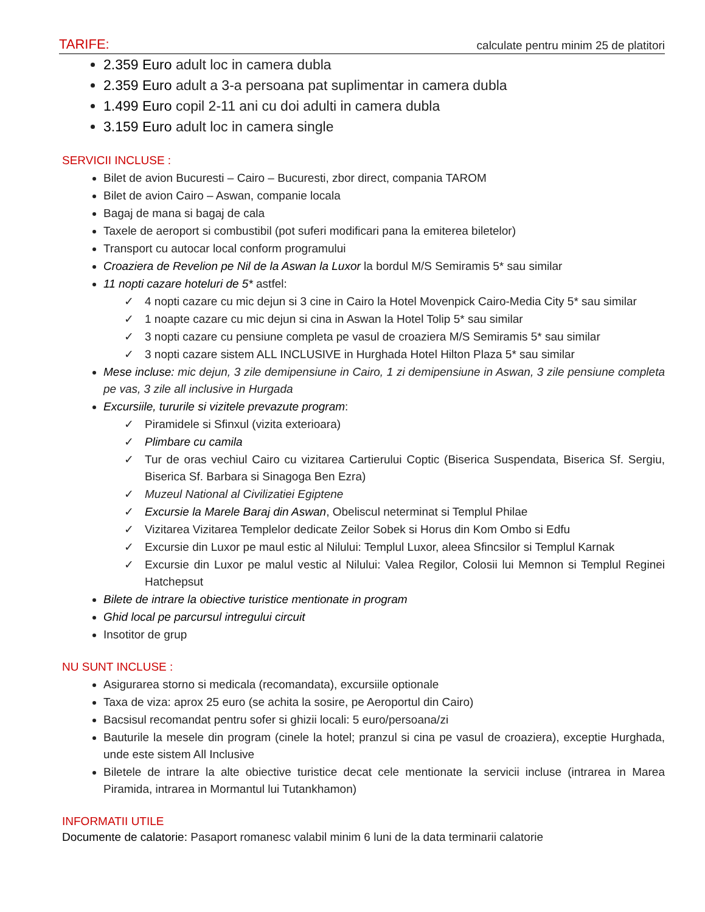TARIFE: calculate pentru minim 25 de platitori
2.359 Euro adult loc in camera dubla
2.359 Euro adult a 3-a persoana pat suplimentar in camera dubla
1.499 Euro copil 2-11 ani cu doi adulti in camera dubla
3.159 Euro adult loc in camera single
SERVICII INCLUSE :
Bilet de avion Bucuresti – Cairo – Bucuresti, zbor direct, compania TAROM
Bilet de avion Cairo – Aswan, companie locala
Bagaj de mana si bagaj de cala
Taxele de aeroport si combustibil (pot suferi modificari pana la emiterea biletelor)
Transport cu autocar local conform programului
Croaziera de Revelion pe Nil de la Aswan la Luxor la bordul M/S Semiramis 5* sau similar
11 nopti cazare hoteluri de 5* astfel:
✓ 4 nopti cazare cu mic dejun si 3 cine in Cairo la Hotel Movenpick Cairo-Media City 5* sau similar
✓ 1 noapte cazare cu mic dejun si cina in Aswan la Hotel Tolip 5* sau similar
✓ 3 nopti cazare cu pensiune completa pe vasul de croaziera M/S Semiramis 5* sau similar
✓ 3 nopti cazare sistem ALL INCLUSIVE in Hurghada Hotel Hilton Plaza 5* sau similar
Mese incluse: mic dejun, 3 zile demipensiune in Cairo, 1 zi demipensiune in Aswan, 3 zile pensiune completa pe vas, 3 zile all inclusive in Hurgada
Excursiile, tururile si vizitele prevazute program:
✓ Piramidele si Sfinxul (vizita exterioara)
✓ Plimbare cu camila
✓ Tur de oras vechiul Cairo cu vizitarea Cartierului Coptic (Biserica Suspendata, Biserica Sf. Sergiu, Biserica Sf. Barbara si Sinagoga Ben Ezra)
✓ Muzeul National al Civilizatiei Egiptene
✓ Excursie la Marele Baraj din Aswan, Obeliscul neterminat si Templul Philae
✓ Vizitarea Vizitarea Templelor dedicate Zeilor Sobek si Horus din Kom Ombo si Edfu
✓ Excursie din Luxor pe maul estic al Nilului: Templul Luxor, aleea Sfincsilor si Templul Karnak
✓ Excursie din Luxor pe malul vestic al Nilului: Valea Regilor, Colosii lui Memnon si Templul Reginei Hatchepsut
Bilete de intrare la obiective turistice mentionate in program
Ghid local pe parcursul intregului circuit
Insotitor de grup
NU SUNT INCLUSE :
Asigurarea storno si medicala (recomandata), excursiile optionale
Taxa de viza: aprox 25 euro (se achita la sosire, pe Aeroportul din Cairo)
Bacsisul recomandat pentru sofer si ghizii locali: 5 euro/persoana/zi
Bauturile la mesele din program (cinele la hotel; pranzul si cina pe vasul de croaziera), exceptie Hurghada, unde este sistem All Inclusive
Biletele de intrare la alte obiective turistice decat cele mentionate la servicii incluse (intrarea in Marea Piramida, intrarea in Mormantul lui Tutankhamon)
INFORMATII UTILE
Documente de calatorie: Pasaport romanesc valabil minim 6 luni de la data terminarii calatorie